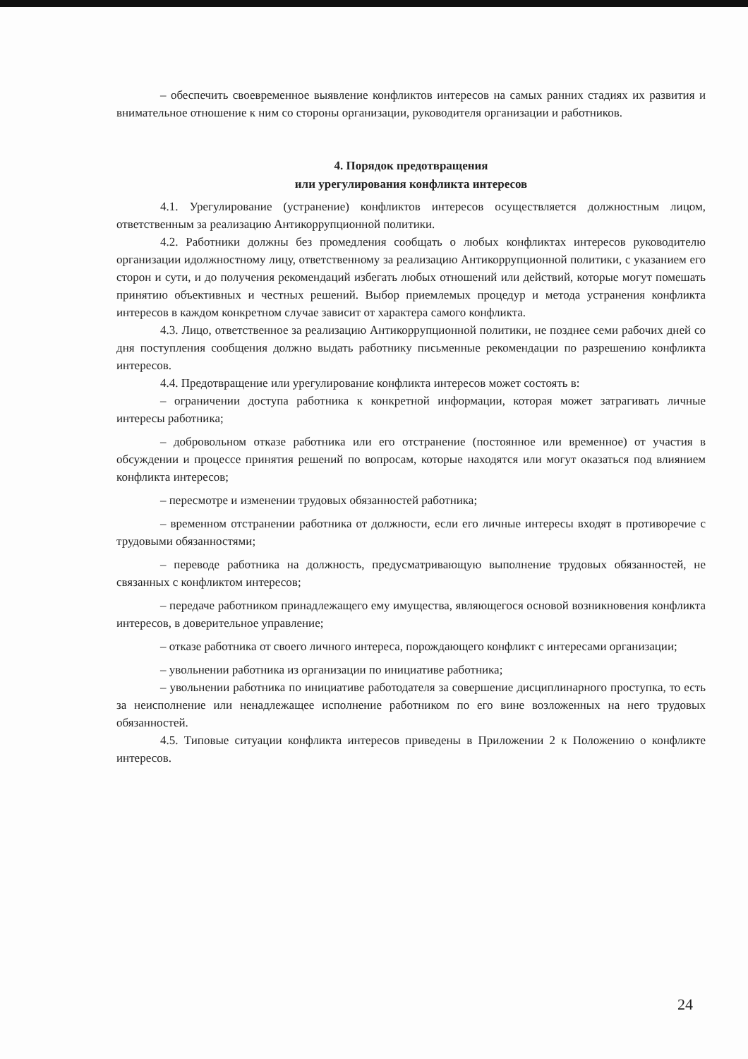– обеспечить своевременное выявление конфликтов интересов на самых ранних стадиях их развития и внимательное отношение к ним со стороны организации, руководителя организации и работников.
4. Порядок предотвращения
или урегулирования конфликта интересов
4.1. Урегулирование (устранение) конфликтов интересов осуществляется должностным лицом, ответственным за реализацию Антикоррупционной политики.
4.2. Работники должны без промедления сообщать о любых конфликтах интересов руководителю организации идолжностному лицу, ответственному за реализацию Антикоррупционной политики, с указанием его сторон и сути, и до получения рекомендаций избегать любых отношений или действий, которые могут помешать принятию объективных и честных решений. Выбор приемлемых процедур и метода устранения конфликта интересов в каждом конкретном случае зависит от характера самого конфликта.
4.3. Лицо, ответственное за реализацию Антикоррупционной политики, не позднее семи рабочих дней со дня поступления сообщения должно выдать работнику письменные рекомендации по разрешению конфликта интересов.
4.4. Предотвращение или урегулирование конфликта интересов может состоять в:
– ограничении доступа работника к конкретной информации, которая может затрагивать личные интересы работника;
– добровольном отказе работника или его отстранение (постоянное или временное) от участия в обсуждении и процессе принятия решений по вопросам, которые находятся или могут оказаться под влиянием конфликта интересов;
– пересмотре и изменении трудовых обязанностей работника;
– временном отстранении работника от должности, если его личные интересы входят в противоречие с трудовыми обязанностями;
– переводе работника на должность, предусматривающую выполнение трудовых обязанностей, не связанных с конфликтом интересов;
– передаче работником принадлежащего ему имущества, являющегося основой возникновения конфликта интересов, в доверительное управление;
– отказе работника от своего личного интереса, порождающего конфликт с интересами организации;
– увольнении работника из организации по инициативе работника;
– увольнении работника по инициативе работодателя за совершение дисциплинарного проступка, то есть за неисполнение или ненадлежащее исполнение работником по его вине возложенных на него трудовых обязанностей.
4.5. Типовые ситуации конфликта интересов приведены в Приложении 2 к Положению о конфликте интересов.
24